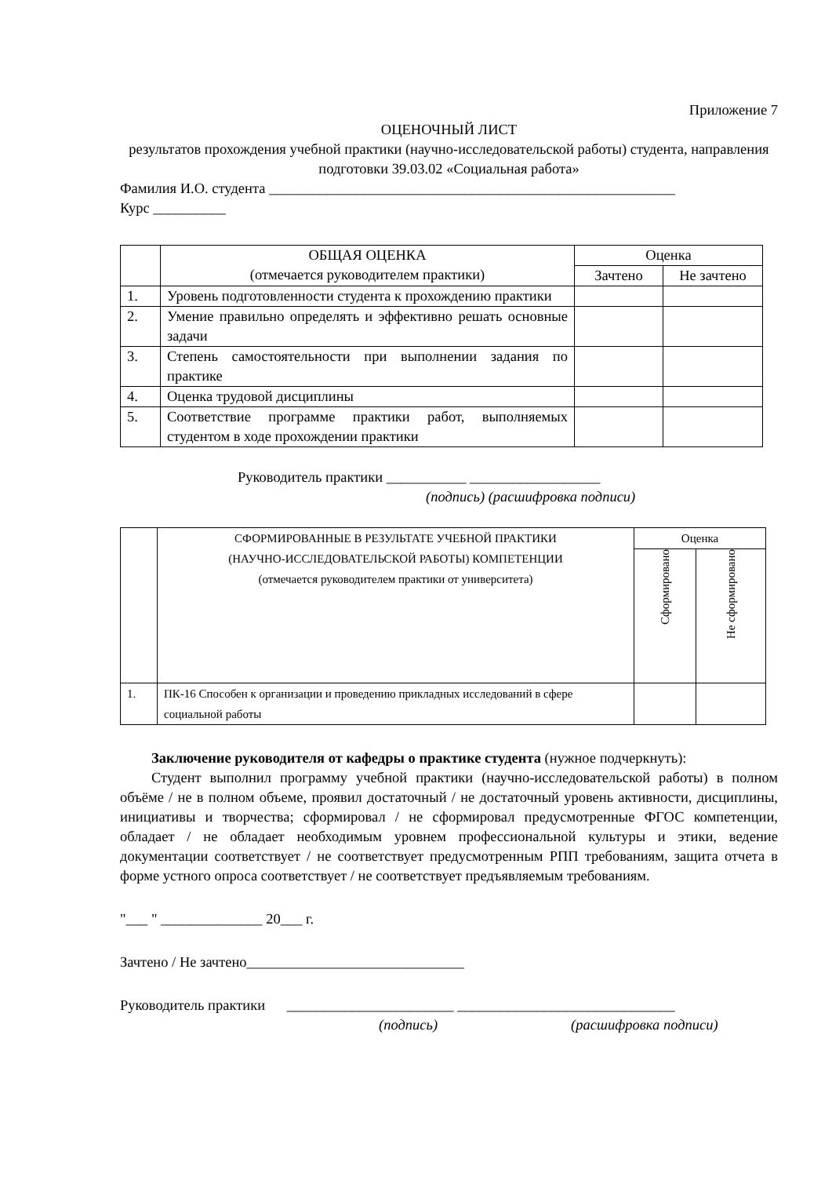Приложение 7
ОЦЕНОЧНЫЙ ЛИСТ
результатов прохождения учебной практики (научно-исследовательской работы) студента, направления подготовки 39.03.02 «Социальная работа»
Фамилия И.О. студента ________________________________________________________
Курс __________
| | ОБЩАЯ ОЦЕНКА (отмечается руководителем практики) | Оценка | |
| --- | --- | --- | --- |
| | | Зачтено | Не зачтено |
| 1. | Уровень подготовленности студента к прохождению практики | | |
| 2. | Умение правильно определять и эффективно решать основные задачи | | |
| 3. | Степень самостоятельности при выполнении задания по практике | | |
| 4. | Оценка трудовой дисциплины | | |
| 5. | Соответствие программе практики работ, выполняемых студентом в ходе прохождении практики | | |
Руководитель практики ___________ __________________
(подпись) (расшифровка подписи)
| | СФОРМИРОВАННЫЕ В РЕЗУЛЬТАТЕ УЧЕБНОЙ ПРАКТИКИ (НАУЧНО-ИССЛЕДОВАТЕЛЬСКОЙ РАБОТЫ) КОМПЕТЕНЦИИ (отмечается руководителем практики от университета) | Оценка | |
| --- | --- | --- | --- |
| | | Сформировано | Не сформировано |
| 1. | ПК-16 Способен к организации и проведению прикладных исследований в сфере социальной работы | | |
Заключение руководителя от кафедры о практике студента (нужное подчеркнуть):
Студент выполнил программу учебной практики (научно-исследовательской работы) в полном объёме / не в полном объеме, проявил достаточный / не достаточный уровень активности, дисциплины, инициативы и творчества; сформировал / не сформировал предусмотренные ФГОС компетенции, обладает / не обладает необходимым уровнем профессиональной культуры и этики, ведение документации соответствует / не соответствует предусмотренным РПП требованиям, защита отчета в форме устного опроса соответствует / не соответствует предъявляемым требованиям.
"___ " ______________ 20___ г.
Зачтено / Не зачтено______________________________
Руководитель практики _______________________ ______________________________
(подпись) (расшифровка подписи)